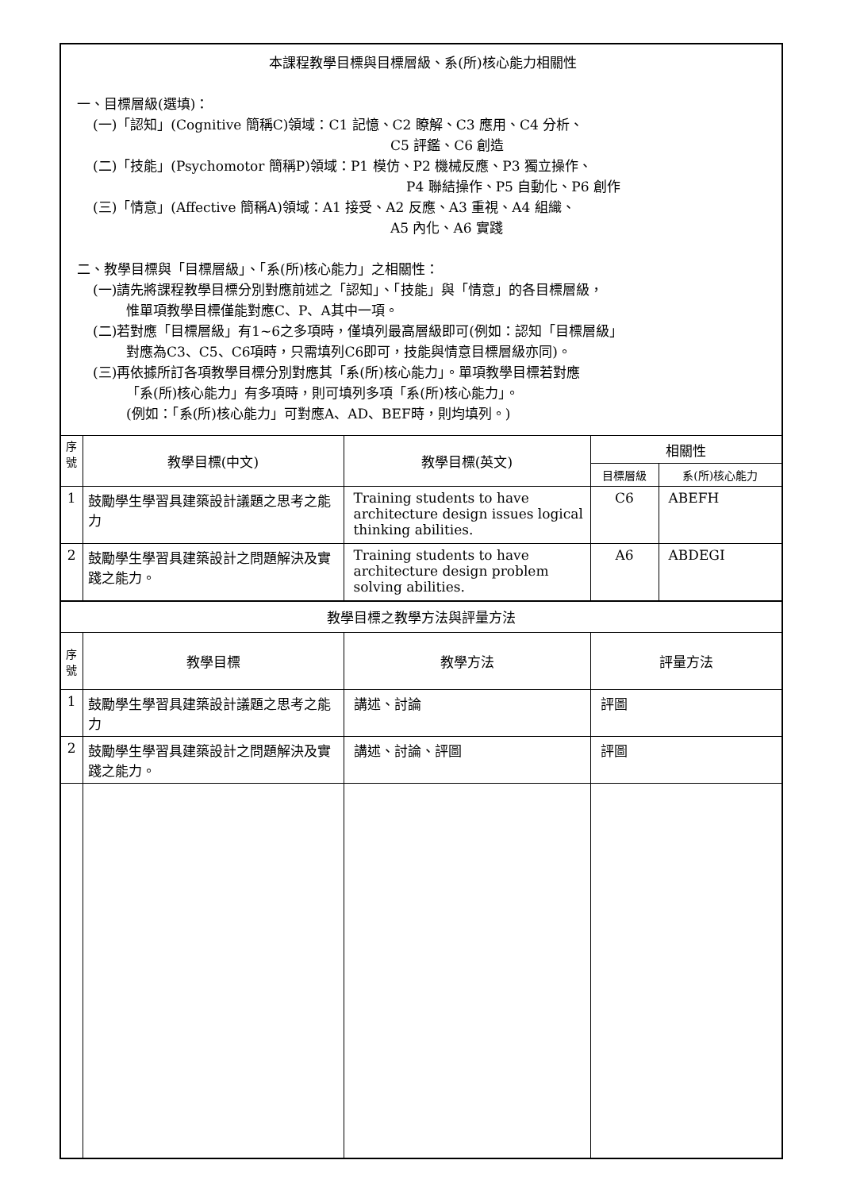| 本課程教學目標與目標層級、系(所)核心能力相關性 一、目標層級(選填)： (一)「認知」(Cognitive 簡稱C)領域：C1 記憶、C2 瞭解、C3 應用、C4 分析、 C5 評鑑、C6 創造 (二)「技能」(Psychomotor 簡稱P)領域：P1 模仿、P2 機械反應、P3 獨立操作、 P4 聯結操作、P5 自動化、P6 創作 (三)「情意」(Affective 簡稱A)領域：A1 接受、A2 反應、A3 重視、A4 組織、 A5 內化、A6 實踐 二、教學目標與「目標層級」、「系(所)核心能力」之相關性： (一)請先將課程教學目標分別對應前述之「認知」、「技能」與「情意」的各目標層級， 惟單項教學目標僅能對應C、P、A其中一項。 (二)若對應「目標層級」有1~6之多項時，僅填列最高層級即可(例如：認知「目標層級」 對應為C3、C5、C6項時，只需填列C6即可，技能與情意目標層級亦同)。 (三)再依據所訂各項教學目標分別對應其「系(所)核心能力」。單項教學目標若對應 「系(所)核心能力」有多項時，則可填列多項「系(所)核心能力」。 (例如：「系(所)核心能力」可對應A、AD、BEF時，則均填列。) | | | | |
| 序號 | 教學目標(中文) | 教學目標(英文) | 相關性 | |
| | | | 目標層級 | 系(所)核心能力 |
| 1 | 鼓勵學生學習具建築設計議題之思考之能力 | Training students to have architecture design issues logical thinking abilities. | C6 | ABEFH |
| 2 | 鼓勵學生學習具建築設計之問題解決及實踐之能力。 | Training students to have architecture design problem solving abilities. | A6 | ABDEGI |
| 教學目標之教學方法與評量方法 | | | | |
| 序號 | 教學目標 | 教學方法 | 評量方法 | |
| 1 | 鼓勵學生學習具建築設計議題之思考之能力 | 講述、討論 | 評圖 | |
| 2 | 鼓勵學生學習具建築設計之問題解決及實踐之能力。 | 講述、討論、評圖 | 評圖 | |